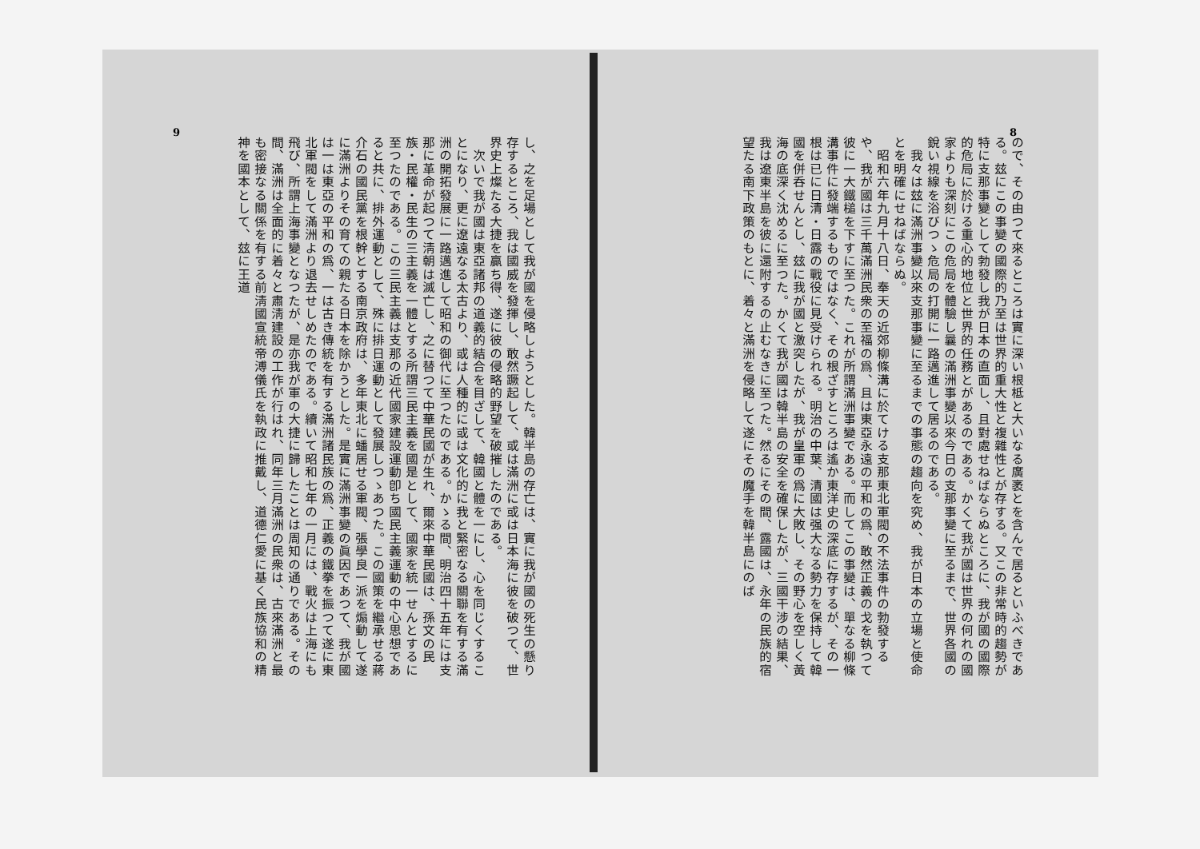8
ので、その由つて來るところは實に深い根柢と大いなる廣袤とを含んで居るといふべきである。玆にこの事變の國際的乃至は世界的重大性と複雜性とが存する。又この非常時的趨勢が特に支那事變として勃發し我が日本の直面し、且對處せねばならぬところに、我が國の國際的危局に於ける重心的地位と世界的任務とがあるのである。かくて我が國は世界の何れの國家よりも深刻にこの危局を體驗し曩の滿洲事變以來今日の支那事變に至るまで、世界各國の銳い視線を浴びつゝ危局の打開に一路邁進して居るのである。
　我々は玆に滿洲事變以來支那事變に至るまでの事態の趨向を究め、我が日本の立場と使命とを明確にせねばならぬ。
　昭和六年九月十八日、奉天の近郊柳條溝に於てける支那東北軍閥の不法事件の勃發するや、我が國は三千萬滿洲民衆の至福の爲、且は東亞永遠の平和の爲、敢然正義の戈を執つて彼に一大鐵槌を下すに至つた。これが所謂滿洲事變である。而してこの事變は、單なる柳條溝事件に發端するものではなく、その根ざすところは遙か東洋史の深底に存するが、その一根は已に日清・日露の戰役に見受けられる。明治の中葉、清國は强大なる勢力を保持して韓國を併呑せんとし、玆に我が國と激突したが、我が皇軍の爲に大敗し、その野心を空しく黃海の底深く沈めるに至つた。かくて我が國は韓半島の安全を確保したが、三國干涉の結果、我は遼東半島を彼に還附するの止むなきに至つた。然るにその間、露國は、永年の民族的宿望たる南下政策のもとに、着々と滿洲を侵略して遂にその魔手を韓半島にのば
9
し、之を足場として我が國を侵略しようとした。韓半島の存亡は、實に我が國の死生の懸り存するところ、我は國威を發揮し、敢然蹶起して、或は滿洲に或は日本海に彼を破つて、世界史上燦たる大捷を贏ち得、遂に彼の侵略的野望を破摧したのである。
　次いで我が國は東亞諸邦の道義的結合を目ざして、韓國と體を一にし、心を同じくすることになり、更に遼遠なる太古より、或は人種的に或は文化的に我と緊密なる關聯を有する滿洲の開拓發展に一路邁進して昭和の御代に至つたのである。かゝる間、明治四十五年には支那に革命が起つて淸朝は滅亡し、之に替つて中華民國が生れ、爾來中華民國は、孫文の民族・民權・民生の三主義を一體とする所謂三民主義を國是として、國家を統一せんとするに至つたのである。この三民主義は支那の近代國家建設運動卽ち國民主義運動の中心思想であると共に、排外運動として、殊に排日運動として發展しつゝあつた。この國策を繼承せる蔣介石の國民黨を根幹とする南京政府は、多年東北に蟠居せる軍閥、張學良一派を煽動して遂に滿洲よりその育ての親たる日本を除かうとした。是實に滿洲事變の眞因であつて、我が國は一は東亞の平和の爲、一は古き傳統を有する滿洲諸民族の爲、正義の鐵拳を振つて遂に東北軍閥をして滿洲より退去せしめたのである。續いて昭和七年の一月には、戰火は上海にも飛び、所謂上海事變となつたが、是亦我が軍の大捷に歸したことは周知の通りである。その間、滿洲は全面的に着々と肅淸建設の工作が行はれ、同年三月滿洲の民衆は、古來滿洲と最も密接なる關係を有する前淸國宣統帝溥儀氏を執政に推戴し、道德仁愛に基く民族協和の精神を國本として、玆に王道